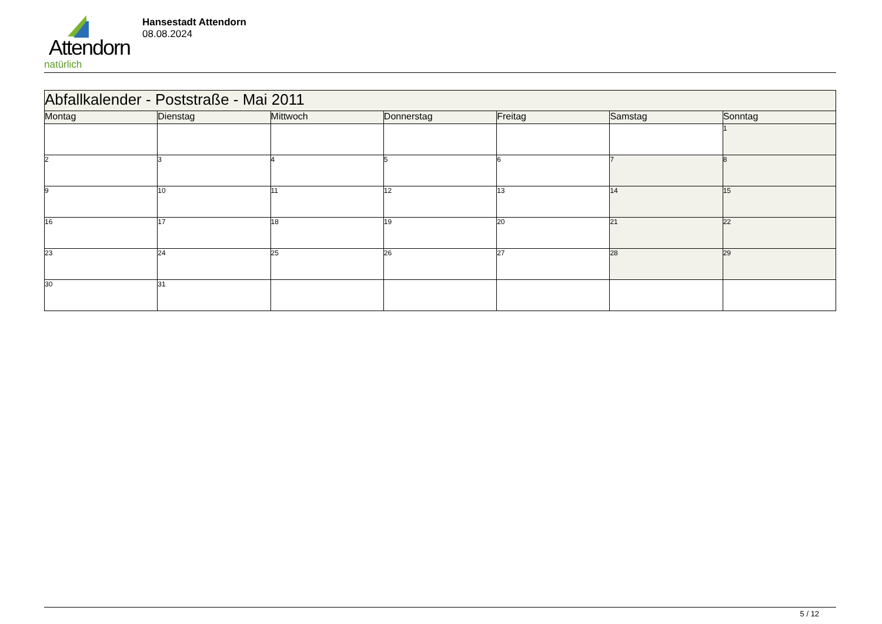Attendorn
natürlich
Hansestadt Attendorn
08.08.2024
| Abfallkalender - Poststraße - Mai 2011 | | | | | | |
| Montag | Dienstag | Mittwoch | Donnerstag | Freitag | Samstag | Sonntag |
| | | | | | | 1 |
| 2 | 3 | 4 | 5 | 6 | 7 | 8 |
| 9 | 10 | 11 | 12 | 13 | 14 | 15 |
| 16 | 17 | 18 | 19 | 20 | 21 | 22 |
| 23 | 24 | 25 | 26 | 27 | 28 | 29 |
| 30 | 31 | | | | | |
5 / 12